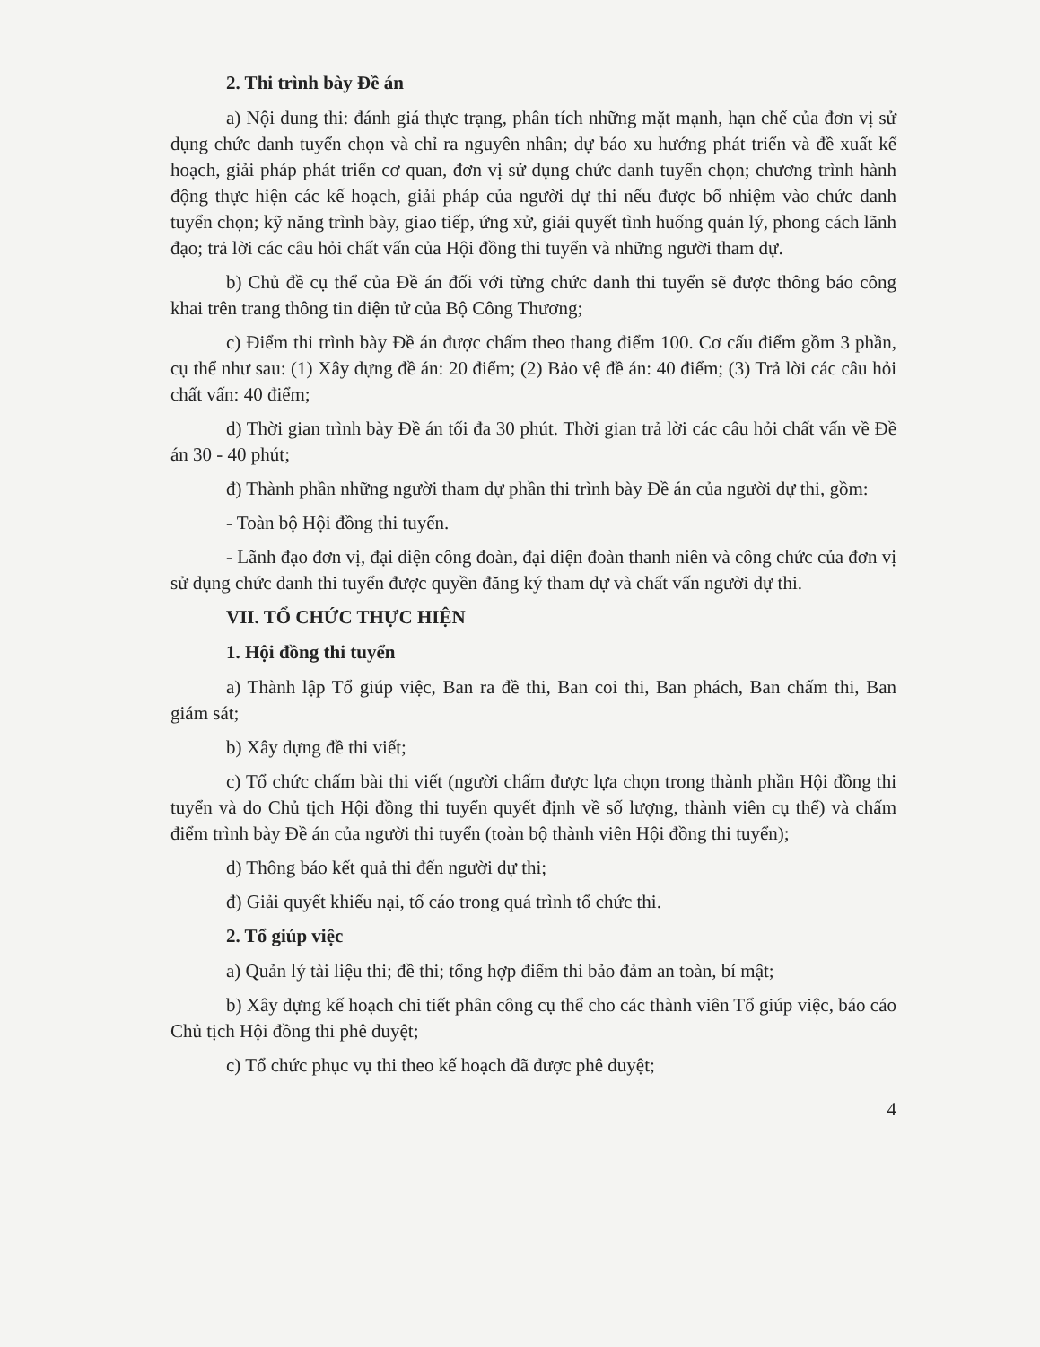2. Thi trình bày Đề án
a) Nội dung thi: đánh giá thực trạng, phân tích những mặt mạnh, hạn chế của đơn vị sử dụng chức danh tuyển chọn và chỉ ra nguyên nhân; dự báo xu hướng phát triển và đề xuất kế hoạch, giải pháp phát triển cơ quan, đơn vị sử dụng chức danh tuyển chọn; chương trình hành động thực hiện các kế hoạch, giải pháp của người dự thi nếu được bổ nhiệm vào chức danh tuyển chọn; kỹ năng trình bày, giao tiếp, ứng xử, giải quyết tình huống quản lý, phong cách lãnh đạo; trả lời các câu hỏi chất vấn của Hội đồng thi tuyển và những người tham dự.
b) Chủ đề cụ thể của Đề án đối với từng chức danh thi tuyển sẽ được thông báo công khai trên trang thông tin điện tử của Bộ Công Thương;
c) Điểm thi trình bày Đề án được chấm theo thang điểm 100. Cơ cấu điểm gồm 3 phần, cụ thể như sau: (1) Xây dựng đề án: 20 điểm; (2) Bảo vệ đề án: 40 điểm; (3) Trả lời các câu hỏi chất vấn: 40 điểm;
d) Thời gian trình bày Đề án tối đa 30 phút. Thời gian trả lời các câu hỏi chất vấn về Đề án 30 - 40 phút;
đ) Thành phần những người tham dự phần thi trình bày Đề án của người dự thi, gồm:
- Toàn bộ Hội đồng thi tuyển.
- Lãnh đạo đơn vị, đại diện công đoàn, đại diện đoàn thanh niên và công chức của đơn vị sử dụng chức danh thi tuyển được quyền đăng ký tham dự và chất vấn người dự thi.
VII. TỔ CHỨC THỰC HIỆN
1. Hội đồng thi tuyển
a) Thành lập Tổ giúp việc, Ban ra đề thi, Ban coi thi, Ban phách, Ban chấm thi, Ban giám sát;
b) Xây dựng đề thi viết;
c) Tổ chức chấm bài thi viết (người chấm được lựa chọn trong thành phần Hội đồng thi tuyển và do Chủ tịch Hội đồng thi tuyển quyết định về số lượng, thành viên cụ thể) và chấm điểm trình bày Đề án của người thi tuyển (toàn bộ thành viên Hội đồng thi tuyển);
d) Thông báo kết quả thi đến người dự thi;
đ) Giải quyết khiếu nại, tố cáo trong quá trình tổ chức thi.
2. Tổ giúp việc
a) Quản lý tài liệu thi; đề thi; tổng hợp điểm thi bảo đảm an toàn, bí mật;
b) Xây dựng kế hoạch chi tiết phân công cụ thể cho các thành viên Tổ giúp việc, báo cáo Chủ tịch Hội đồng thi phê duyệt;
c) Tổ chức phục vụ thi theo kế hoạch đã được phê duyệt;
4